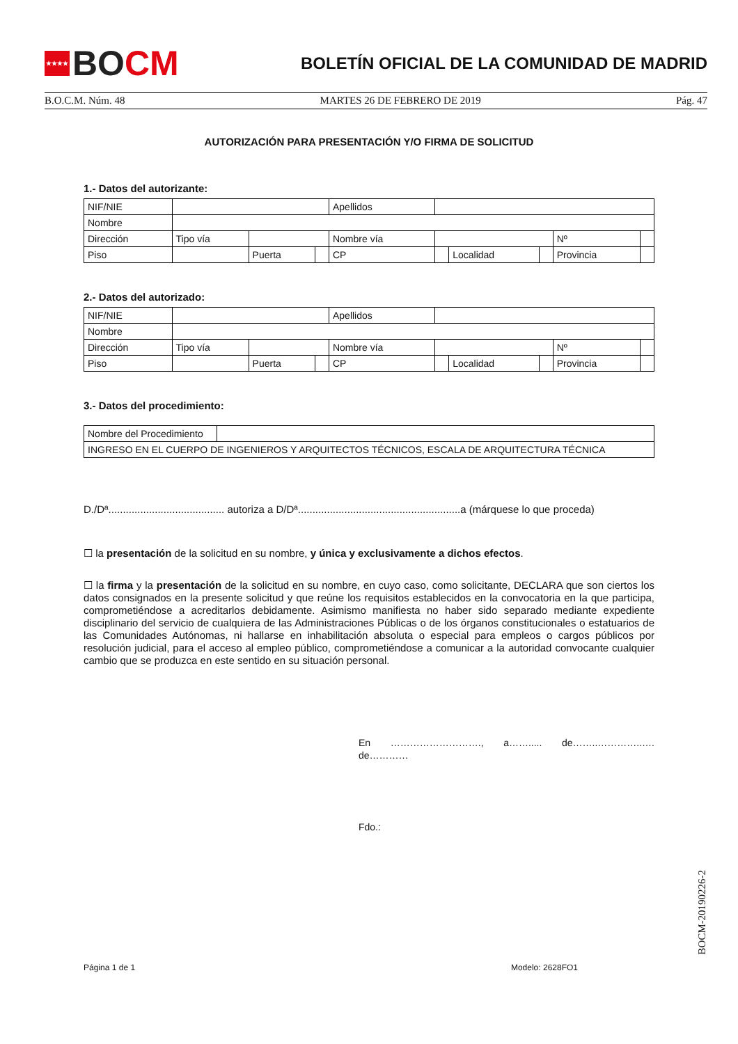★★★★ BO CM
BOLETÍN OFICIAL DE LA COMUNIDAD DE MADRID
B.O.C.M. Núm. 48 MARTES 26 DE FEBRERO DE 2019 Pág. 47
AUTORIZACIÓN PARA PRESENTACIÓN Y/O FIRMA DE SOLICITUD
1.- Datos del autorizante:
| NIF/NIE | | | | Apellidos | | | | | |
| Nombre | | | | | | | | | |
| Dirección | Tipo vía | | | Nombre vía | | | | Nº | |
| Piso | | Puerta | | CP | | Localidad | | Provincia | |
2.- Datos del autorizado:
| NIF/NIE | | | | Apellidos | | | | | |
| Nombre | | | | | | | | | |
| Dirección | Tipo vía | | | Nombre vía | | | | Nº | |
| Piso | | Puerta | | CP | | Localidad | | Provincia | |
3.- Datos del procedimiento:
| Nombre del Procedimiento | |
| INGRESO EN EL CUERPO DE INGENIEROS Y ARQUITECTOS TÉCNICOS, ESCALA DE ARQUITECTURA TÉCNICA | |
D./Dª........................................ autoriza a D/Dª........................................................a (márquese lo que proceda)
☐ la presentación de la solicitud en su nombre, y única y exclusivamente a dichos efectos.
☐ la firma y la presentación de la solicitud en su nombre, en cuyo caso, como solicitante, DECLARA que son ciertos los datos consignados en la presente solicitud y que reúne los requisitos establecidos en la convocatoria en la que participa, comprometiéndose a acreditarlos debidamente. Asimismo manifiesta no haber sido separado mediante expediente disciplinario del servicio de cualquiera de las Administraciones Públicas o de los órganos constitucionales o estatuarios de las Comunidades Autónomas, ni hallarse en inhabilitación absoluta o especial para empleos o cargos públicos por resolución judicial, para el acceso al empleo público, comprometiéndose a comunicar a la autoridad convocante cualquier cambio que se produzca en este sentido en su situación personal.
En ………………………., a……..... de……..…………..…. de…………
Fdo.:
Página 1 de 1 Modelo: 2628FO1
BOCM-20190226-2